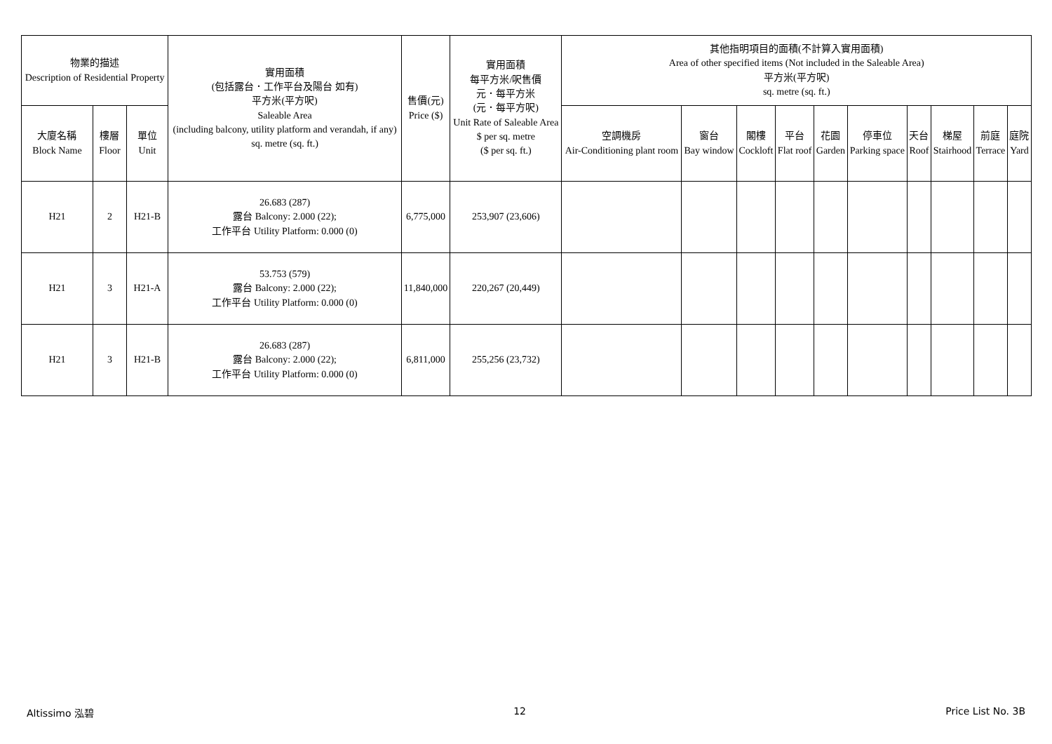| 物業的描述 Description of Residential Property | | | 實用面積 (包括露台．工作平台及陽台 如有) 平方米(平方呎) Saleable Area (including balcony, utility platform and verandah, if any) sq. metre (sq. ft.) | 售價(元) Price ($) | 實用面積 每平方米/呎售價 元．每平方米 (元．每平方呎) Unit Rate of Saleable Area $ per sq. metre ($ per sq. ft.) | 其他指明項目的面積(不計算入實用面積) Area of other specified items (Not included in the Saleable Area) 平方米(平方呎) sq. metre (sq. ft.) | | | | | | | | | |
| --- | --- | --- | --- | --- | --- | --- | --- | --- | --- | --- | --- | --- | --- | --- | --- |
| 大廈名稱 Block Name | 樓層 Floor | 單位 Unit | | | | 空調機房 Air-Conditioning plant room | 窗台 Bay window | 閣樓 Cockloft | 平台 Flat roof | 花園 Garden | 停車位 Parking space | 天台 Roof | 梯屋 Stairhood | 前庭 Terrace | 庭院 Yard |
| H21 | 2 | H21-B | 26.683 (287) 露台 Balcony: 2.000 (22); 工作平台 Utility Platform: 0.000 (0) | 6,775,000 | 253,907 (23,606) | | | | | | | | | | |
| H21 | 3 | H21-A | 53.753 (579) 露台 Balcony: 2.000 (22); 工作平台 Utility Platform: 0.000 (0) | 11,840,000 | 220,267 (20,449) | | | | | | | | | | |
| H21 | 3 | H21-B | 26.683 (287) 露台 Balcony: 2.000 (22); 工作平台 Utility Platform: 0.000 (0) | 6,811,000 | 255,256 (23,732) | | | | | | | | | | |
Altissimo 泓碧 12 Price List No. 3B